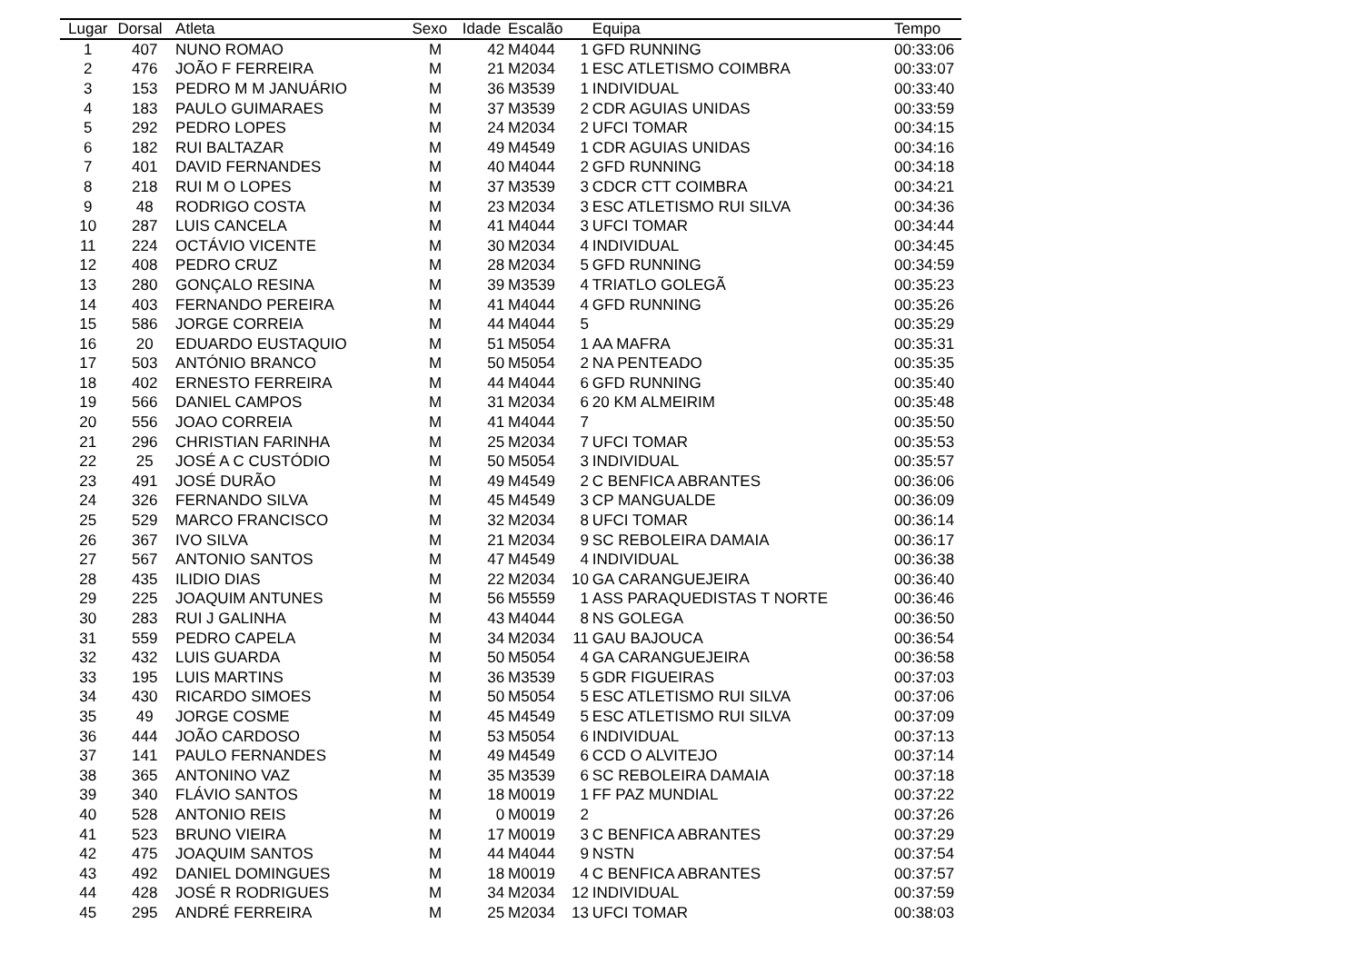| Lugar | Dorsal | Atleta | Sexo | Idade | Escalão | | Equipa | Tempo |
| --- | --- | --- | --- | --- | --- | --- | --- | --- |
| 1 | 407 | NUNO ROMAO | M | 42 | M4044 | 1 | GFD RUNNING | 00:33:06 |
| 2 | 476 | JOÃO F FERREIRA | M | 21 | M2034 | 1 | ESC ATLETISMO COIMBRA | 00:33:07 |
| 3 | 153 | PEDRO M M JANUÁRIO | M | 36 | M3539 | 1 | INDIVIDUAL | 00:33:40 |
| 4 | 183 | PAULO GUIMARAES | M | 37 | M3539 | 2 | CDR AGUIAS UNIDAS | 00:33:59 |
| 5 | 292 | PEDRO LOPES | M | 24 | M2034 | 2 | UFCI TOMAR | 00:34:15 |
| 6 | 182 | RUI BALTAZAR | M | 49 | M4549 | 1 | CDR AGUIAS UNIDAS | 00:34:16 |
| 7 | 401 | DAVID FERNANDES | M | 40 | M4044 | 2 | GFD RUNNING | 00:34:18 |
| 8 | 218 | RUI M O LOPES | M | 37 | M3539 | 3 | CDCR CTT COIMBRA | 00:34:21 |
| 9 | 48 | RODRIGO COSTA | M | 23 | M2034 | 3 | ESC ATLETISMO RUI SILVA | 00:34:36 |
| 10 | 287 | LUIS CANCELA | M | 41 | M4044 | 3 | UFCI TOMAR | 00:34:44 |
| 11 | 224 | OCTÁVIO VICENTE | M | 30 | M2034 | 4 | INDIVIDUAL | 00:34:45 |
| 12 | 408 | PEDRO CRUZ | M | 28 | M2034 | 5 | GFD RUNNING | 00:34:59 |
| 13 | 280 | GONÇALO RESINA | M | 39 | M3539 | 4 | TRIATLO GOLEGÃ | 00:35:23 |
| 14 | 403 | FERNANDO PEREIRA | M | 41 | M4044 | 4 | GFD RUNNING | 00:35:26 |
| 15 | 586 | JORGE CORREIA | M | 44 | M4044 | 5 | | 00:35:29 |
| 16 | 20 | EDUARDO EUSTAQUIO | M | 51 | M5054 | 1 | AA MAFRA | 00:35:31 |
| 17 | 503 | ANTÓNIO BRANCO | M | 50 | M5054 | 2 | NA PENTEADO | 00:35:35 |
| 18 | 402 | ERNESTO FERREIRA | M | 44 | M4044 | 6 | GFD RUNNING | 00:35:40 |
| 19 | 566 | DANIEL CAMPOS | M | 31 | M2034 | 6 | 20 KM ALMEIRIM | 00:35:48 |
| 20 | 556 | JOAO CORREIA | M | 41 | M4044 | 7 | | 00:35:50 |
| 21 | 296 | CHRISTIAN FARINHA | M | 25 | M2034 | 7 | UFCI TOMAR | 00:35:53 |
| 22 | 25 | JOSÉ A C CUSTÓDIO | M | 50 | M5054 | 3 | INDIVIDUAL | 00:35:57 |
| 23 | 491 | JOSÉ DURÃO | M | 49 | M4549 | 2 | C BENFICA ABRANTES | 00:36:06 |
| 24 | 326 | FERNANDO SILVA | M | 45 | M4549 | 3 | CP MANGUALDE | 00:36:09 |
| 25 | 529 | MARCO FRANCISCO | M | 32 | M2034 | 8 | UFCI TOMAR | 00:36:14 |
| 26 | 367 | IVO SILVA | M | 21 | M2034 | 9 | SC REBOLEIRA DAMAIA | 00:36:17 |
| 27 | 567 | ANTONIO SANTOS | M | 47 | M4549 | 4 | INDIVIDUAL | 00:36:38 |
| 28 | 435 | ILIDIO DIAS | M | 22 | M2034 | 10 | GA CARANGUEJEIRA | 00:36:40 |
| 29 | 225 | JOAQUIM ANTUNES | M | 56 | M5559 | 1 | ASS PARAQUEDISTAS T NORTE | 00:36:46 |
| 30 | 283 | RUI J GALINHA | M | 43 | M4044 | 8 | NS GOLEGA | 00:36:50 |
| 31 | 559 | PEDRO CAPELA | M | 34 | M2034 | 11 | GAU BAJOUCA | 00:36:54 |
| 32 | 432 | LUIS GUARDA | M | 50 | M5054 | 4 | GA CARANGUEJEIRA | 00:36:58 |
| 33 | 195 | LUIS MARTINS | M | 36 | M3539 | 5 | GDR FIGUEIRAS | 00:37:03 |
| 34 | 430 | RICARDO SIMOES | M | 50 | M5054 | 5 | ESC ATLETISMO RUI SILVA | 00:37:06 |
| 35 | 49 | JORGE COSME | M | 45 | M4549 | 5 | ESC ATLETISMO RUI SILVA | 00:37:09 |
| 36 | 444 | JOÃO CARDOSO | M | 53 | M5054 | 6 | INDIVIDUAL | 00:37:13 |
| 37 | 141 | PAULO FERNANDES | M | 49 | M4549 | 6 | CCD O ALVITEJO | 00:37:14 |
| 38 | 365 | ANTONINO VAZ | M | 35 | M3539 | 6 | SC REBOLEIRA DAMAIA | 00:37:18 |
| 39 | 340 | FLÁVIO SANTOS | M | 18 | M0019 | 1 | FF PAZ MUNDIAL | 00:37:22 |
| 40 | 528 | ANTONIO REIS | M | 0 | M0019 | 2 | | 00:37:26 |
| 41 | 523 | BRUNO VIEIRA | M | 17 | M0019 | 3 | C BENFICA ABRANTES | 00:37:29 |
| 42 | 475 | JOAQUIM SANTOS | M | 44 | M4044 | 9 | NSTN | 00:37:54 |
| 43 | 492 | DANIEL DOMINGUES | M | 18 | M0019 | 4 | C BENFICA ABRANTES | 00:37:57 |
| 44 | 428 | JOSÉ R RODRIGUES | M | 34 | M2034 | 12 | INDIVIDUAL | 00:37:59 |
| 45 | 295 | ANDRÉ FERREIRA | M | 25 | M2034 | 13 | UFCI TOMAR | 00:38:03 |